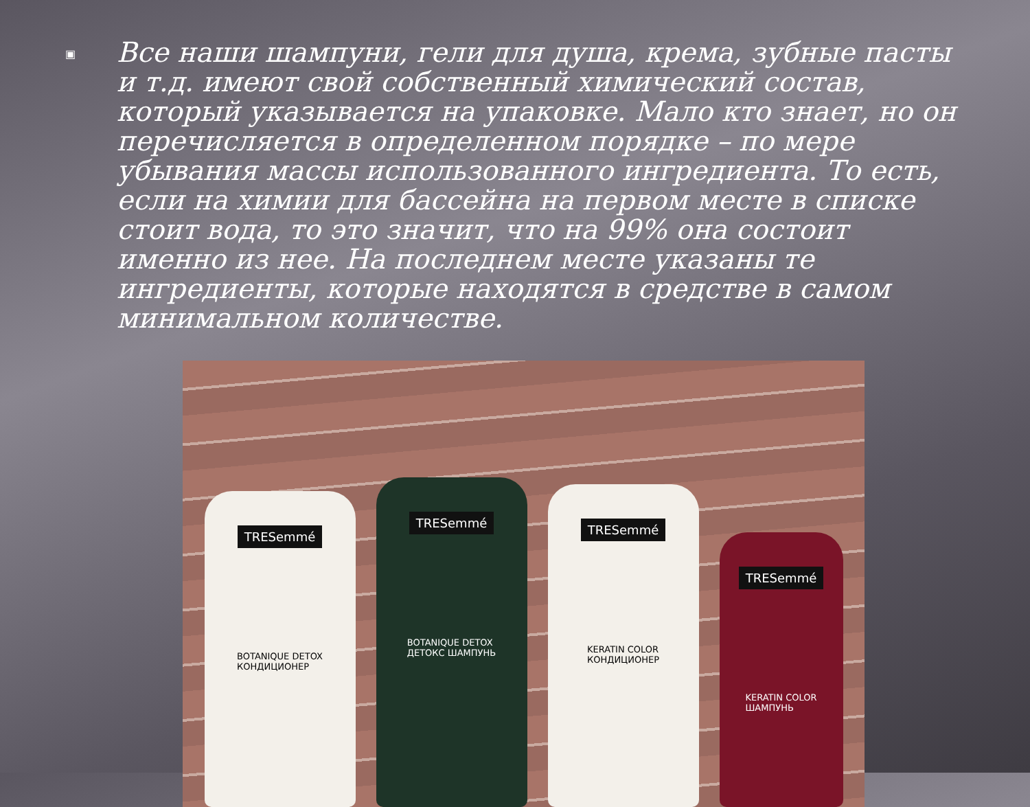▣
Все наши шампуни, гели для душа, крема, зубные пасты и т.д. имеют свой собственный химический состав, который указывается на упаковке. Мало кто знает, но он перечисляется в определенном порядке – по мере убывания массы использованного ингредиента. То есть, если на химии для бассейна на первом месте в списке стоит вода, то это значит, что на 99% она состоит именно из нее. На последнем месте указаны те ингредиенты, которые находятся в средстве в самом минимальном количестве.
TRESemmé
BOTANIQUE DETOX
КОНДИЦИОНЕР
TRESemmé
BOTANIQUE DETOX
ДЕТОКС ШАМПУНЬ
TRESemmé
KERATIN COLOR
КОНДИЦИОНЕР
TRESemmé
KERATIN COLOR
ШАМПУНЬ